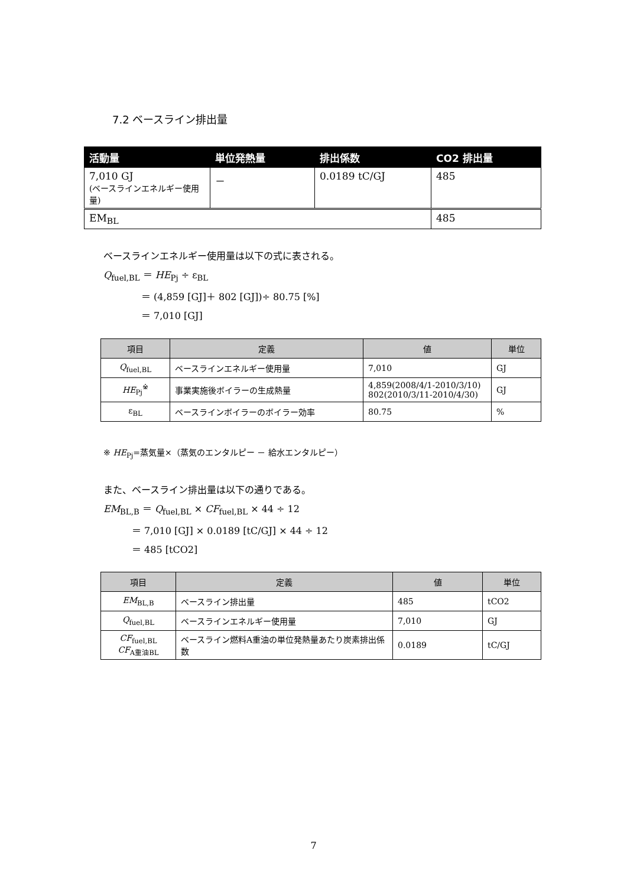7.2 ベースライン排出量
| 活動量 | 単位発熱量 | 排出係数 | CO2 排出量 |
| --- | --- | --- | --- |
| 7,010 GJ (ベースラインエネルギー使用量) | － | 0.0189 tC/GJ | 485 |
| EM<sub>BL</sub> | | | 485 |
ベースラインエネルギー使用量は以下の式に表される。
Q<sub>fuel,BL</sub> ＝ HE<sub>Pj</sub> ÷ ε<sub>BL</sub>
    ＝ (4,859 [GJ]＋ 802 [GJ])÷ 80.75 [%]
    ＝ 7,010 [GJ]
| 項目 | 定義 | 値 | 単位 |
| --- | --- | --- | --- |
| Q<sub>fuel,BL</sub> | ベースラインエネルギー使用量 | 7,010 | GJ |
| HE<sub>Pj</sub><sup>※</sup> | 事業実施後ボイラーの生成熱量 | 4,859(2008/4/1-2010/3/10) 802(2010/3/11-2010/4/30) | GJ |
| ε<sub>BL</sub> | ベースラインボイラーのボイラー効率 | 80.75 | % |
※ HE<sub>Pj</sub>=蒸気量×（蒸気のエンタルピー － 給水エンタルピー）
また、ベースライン排出量は以下の通りである。
EM<sub>BL,B</sub> ＝ Q<sub>fuel,BL</sub> × CF<sub>fuel,BL</sub> × 44 ÷ 12
   ＝ 7,010 [GJ] × 0.0189 [tC/GJ] × 44 ÷ 12
   ＝ 485 [tCO2]
| 項目 | 定義 | 値 | 単位 |
| --- | --- | --- | --- |
| EM<sub>BL,B</sub> | ベースライン排出量 | 485 | tCO2 |
| Q<sub>fuel,BL</sub> | ベースラインエネルギー使用量 | 7,010 | GJ |
| CF<sub>fuel,BL</sub> CF<sub>A重油BL</sub> | ベースライン燃料A重油の単位発熱量あたり炭素排出係数 | 0.0189 | tC/GJ |
7